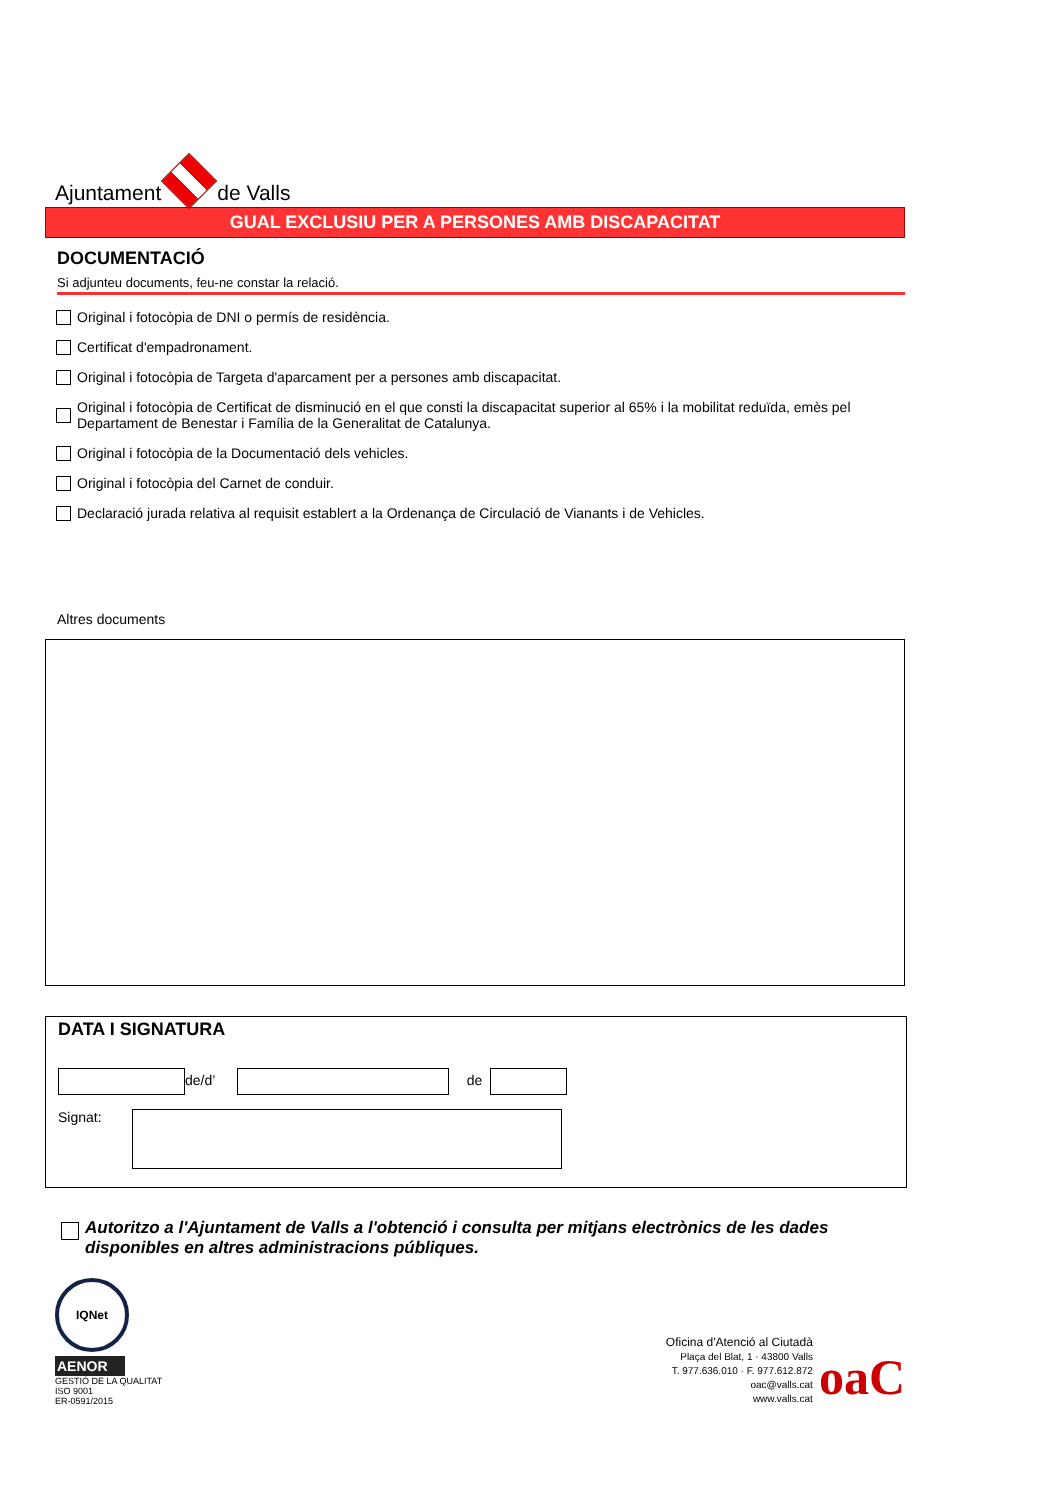Ajuntament
de Valls
GUAL EXCLUSIU PER A PERSONES AMB DISCAPACITAT
DOCUMENTACIÓ
Si adjunteu documents, feu-ne constar la relació.
Original i fotocòpia de DNI o permís de residència.
Certificat d'empadronament.
Original i fotocòpia de Targeta d'aparcament per a persones amb discapacitat.
Original i fotocòpia de Certificat de disminució en el que consti la discapacitat superior al 65% i la mobilitat reduïda, emès pel Departament de Benestar i Família de la Generalitat de Catalunya.
Original i fotocòpia de la Documentació dels vehicles.
Original i fotocòpia del Carnet de conduir.
Declaració jurada relativa al requisit establert a la Ordenança de Circulació de Vianants i de Vehicles.
Altres documents
DATA I SIGNATURA
de/d’ de
Signat:
Autoritzo a l'Ajuntament de Valls a l'obtenció i consulta per mitjans electrònics de les dades disponibles en altres administracions públiques.
IQNet
AENOR
GESTIÓ DE LA QUALITAT
ISO 9001
ER-0591/2015
Oficina d'Atenció al Ciutadà
Plaça del Blat, 1 · 43800 Valls
T. 977.636.010 · F. 977.612.872
oac@valls.cat
www.valls.cat
oaC